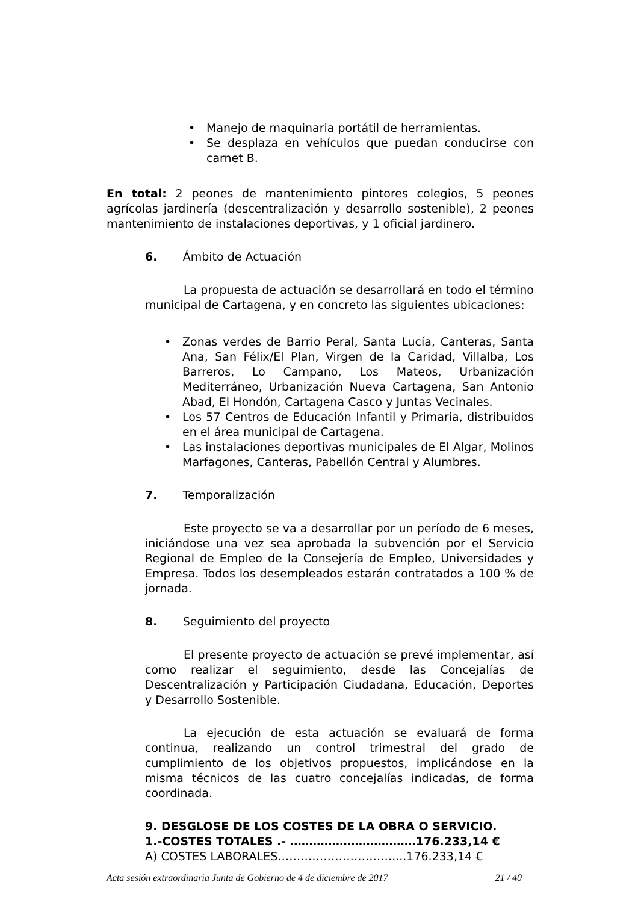• Manejo de maquinaria portátil de herramientas.
• Se desplaza en vehículos que puedan conducirse con carnet B.
En total: 2 peones de mantenimiento pintores colegios, 5 peones agrícolas jardinería (descentralización y desarrollo sostenible), 2 peones mantenimiento de instalaciones deportivas, y 1 oficial jardinero.
6. Ámbito de Actuación
La propuesta de actuación se desarrollará en todo el término municipal de Cartagena, y en concreto las siguientes ubicaciones:
• Zonas verdes de Barrio Peral, Santa Lucía, Canteras, Santa Ana, San Félix/El Plan, Virgen de la Caridad, Villalba, Los Barreros, Lo Campano, Los Mateos, Urbanización Mediterráneo, Urbanización Nueva Cartagena, San Antonio Abad, El Hondón, Cartagena Casco y Juntas Vecinales.
• Los 57 Centros de Educación Infantil y Primaria, distribuidos en el área municipal de Cartagena.
• Las instalaciones deportivas municipales de El Algar, Molinos Marfagones, Canteras, Pabellón Central y Alumbres.
7. Temporalización
Este proyecto se va a desarrollar por un período de 6 meses, iniciándose una vez sea aprobada la subvención por el Servicio Regional de Empleo de la Consejería de Empleo, Universidades y Empresa. Todos los desempleados estarán contratados a 100 % de jornada.
8. Seguimiento del proyecto
El presente proyecto de actuación se prevé implementar, así como realizar el seguimiento, desde las Concejalías de Descentralización y Participación Ciudadana, Educación, Deportes y Desarrollo Sostenible.
La ejecución de esta actuación se evaluará de forma continua, realizando un control trimestral del grado de cumplimiento de los objetivos propuestos, implicándose en la misma técnicos de las cuatro concejalías indicadas, de forma coordinada.
9. DESGLOSE DE LOS COSTES DE LA OBRA O SERVICIO.
1.-COSTES TOTALES .- ……………………………176.233,14 €
A) COSTES LABORALES…………………………....176.233,14 €
Acta sesión extraordinaria Junta de Gobierno de 4 de diciembre de 2017 21 / 40